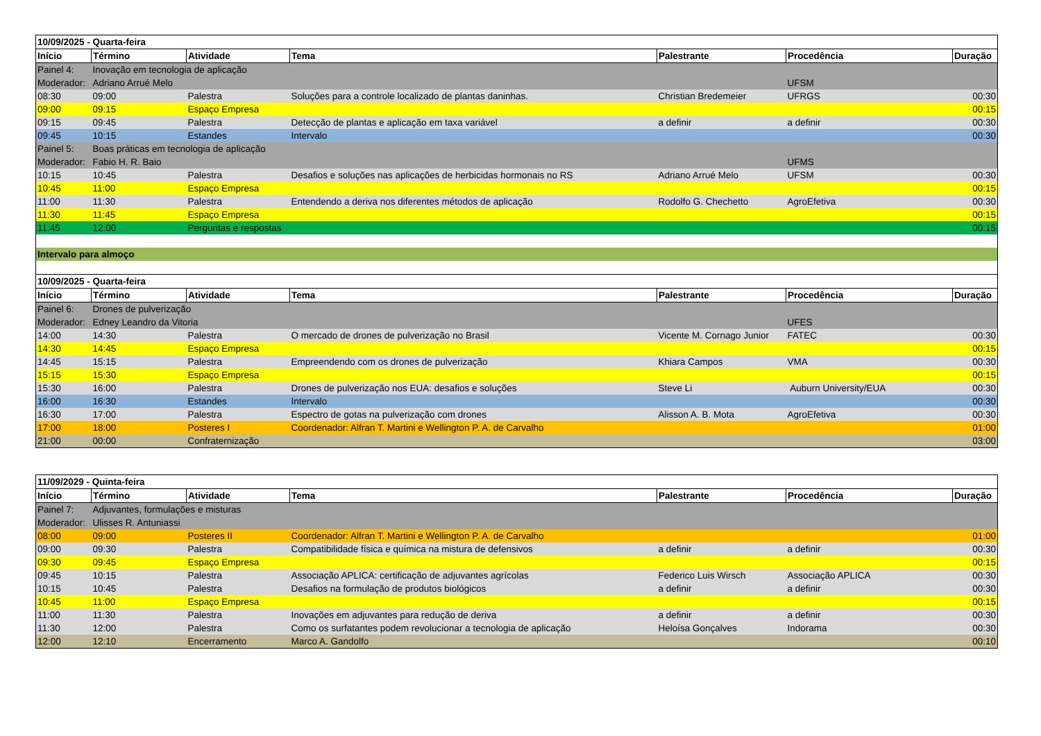| 10/09/2025 - Quarta-feira | | | | | | |
| Início | Término | Atividade | Tema | Palestrante | Procedência | Duração |
| Painel 4: | Inovação em tecnologia de aplicação | | | | | |
| Moderador: | Adriano Arrué Melo | | | | UFSM | |
| 08:30 | 09:00 | Palestra | Soluções para a controle localizado de plantas daninhas. | Christian Bredemeier | UFRGS | 00:30 |
| 09:00 | 09:15 | Espaço Empresa | | | | 00:15 |
| 09:15 | 09:45 | Palestra | Detecção de plantas e aplicação em taxa variável | a definir | a definir | 00:30 |
| 09:45 | 10:15 | Estandes | Intervalo | | | 00:30 |
| Painel 5: | Boas práticas em tecnologia de aplicação | | | | | |
| Moderador: | Fabio H. R. Baio | | | | UFMS | |
| 10:15 | 10:45 | Palestra | Desafios e soluções nas aplicações de herbicidas hormonais no RS | Adriano Arrué Melo | UFSM | 00:30 |
| 10:45 | 11:00 | Espaço Empresa | | | | 00:15 |
| 11:00 | 11:30 | Palestra | Entendendo a deriva nos diferentes métodos de aplicação | Rodolfo G. Chechetto | AgroEfetiva | 00:30 |
| 11:30 | 11:45 | Espaço Empresa | | | | 00:15 |
| 11:45 | 12:00 | Perguntas e respostas | | | | 00:15 |
| Intervalo para almoço | | | | | | |
| 10/09/2025 - Quarta-feira | | | | | | |
| Início | Término | Atividade | Tema | Palestrante | Procedência | Duração |
| Painel 6: | Drones de pulverização | | | | | |
| Moderador: | Edney Leandro da Vitoria | | | | UFES | |
| 14:00 | 14:30 | Palestra | O mercado de drones de pulverização no Brasil | Vicente M. Cornago Junior | FATEC | 00:30 |
| 14:30 | 14:45 | Espaço Empresa | | | | 00:15 |
| 14:45 | 15:15 | Palestra | Empreendendo com os drones de pulverização | Khiara Campos | VMA | 00:30 |
| 15:15 | 15:30 | Espaço Empresa | | | | 00:15 |
| 15:30 | 16:00 | Palestra | Drones de pulverização nos EUA: desafios e soluções | Steve Li | Auburn University/EUA | 00:30 |
| 16:00 | 16:30 | Estandes | Intervalo | | | 00:30 |
| 16:30 | 17:00 | Palestra | Espectro de gotas na pulverização com drones | Alisson A. B. Mota | AgroEfetiva | 00:30 |
| 17:00 | 18:00 | Posteres I | Coordenador: Alfran T. Martini e Wellington P. A. de Carvalho | | | 01:00 |
| 21:00 | 00:00 | Confraternização | | | | 03:00 |
| 11/09/2029 - Quinta-feira | | | | | | |
| Início | Término | Atividade | Tema | Palestrante | Procedência | Duração |
| Painel 7: | Adjuvantes, formulações e misturas | | | | | |
| Moderador: | Ulisses R. Antuniassi | | | | | |
| 08:00 | 09:00 | Posteres II | Coordenador: Alfran T. Martini e Wellington P. A. de Carvalho | | | 01:00 |
| 09:00 | 09:30 | Palestra | Compatibilidade física e química na mistura de defensivos | a definir | a definir | 00:30 |
| 09:30 | 09:45 | Espaço Empresa | | | | 00:15 |
| 09:45 | 10:15 | Palestra | Associação APLICA: certificação de adjuvantes agrícolas | Federico Luis Wirsch | Associação APLICA | 00:30 |
| 10:15 | 10:45 | Palestra | Desafios na formulação de produtos biológicos | a definir | a definir | 00:30 |
| 10:45 | 11:00 | Espaço Empresa | | | | 00:15 |
| 11:00 | 11:30 | Palestra | Inovações em adjuvantes para redução de deriva | a definir | a definir | 00:30 |
| 11:30 | 12:00 | Palestra | Como os surfatantes podem revolucionar a tecnologia de aplicação | Heloísa Gonçalves | Indorama | 00:30 |
| 12:00 | 12:10 | Encerramento | Marco A. Gandolfo | | | 00:10 |